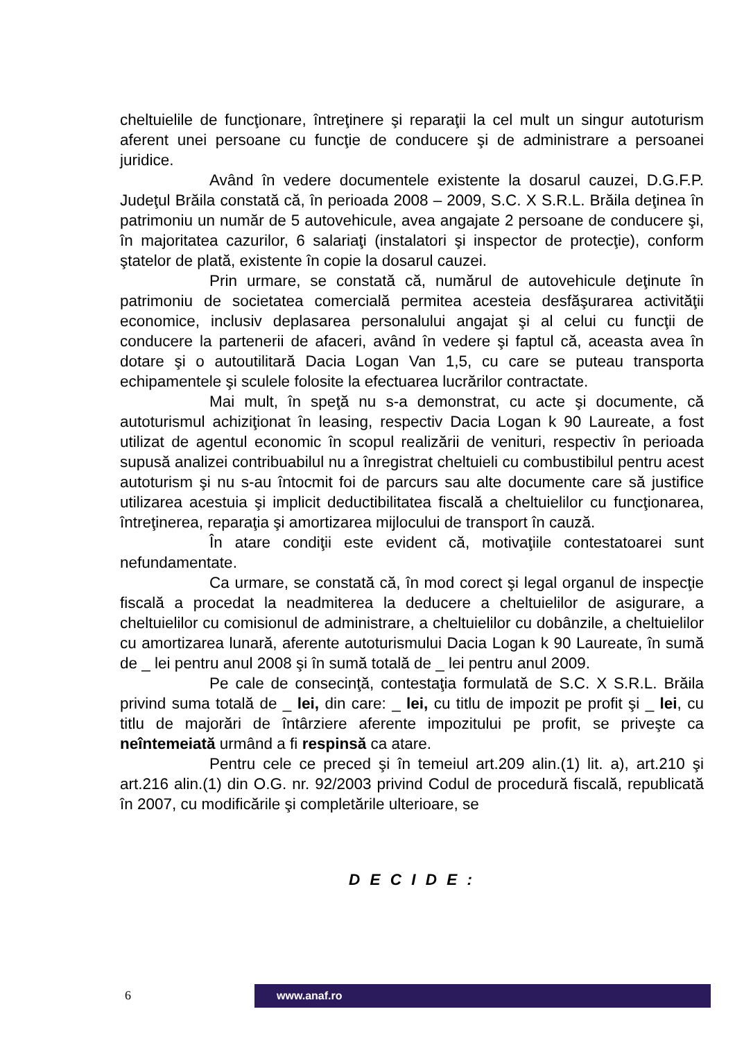cheltuielile de funcţionare, întreţinere şi reparaţii la cel mult un singur autoturism aferent unei persoane cu funcţie de conducere şi de administrare a persoanei juridice.
Având în vedere documentele existente la dosarul cauzei, D.G.F.P. Judeţul Brăila constată că, în perioada 2008 – 2009, S.C. X S.R.L. Brăila deţinea în patrimoniu un număr de 5 autovehicule, avea angajate 2 persoane de conducere şi, în majoritatea cazurilor, 6 salariaţi (instalatori şi inspector de protecţie), conform ştatelor de plată, existente în copie la dosarul cauzei.
Prin urmare, se constată că, numărul de autovehicule deţinute în patrimoniu de societatea comercială permitea acesteia desfăşurarea activităţii economice, inclusiv deplasarea personalului angajat şi al celui cu funcţii de conducere la partenerii de afaceri, având în vedere şi faptul că, aceasta avea în dotare şi o autoutilitară Dacia Logan Van 1,5, cu care se puteau transporta echipamentele şi sculele folosite la efectuarea lucrărilor contractate.
Mai mult, în speţă nu s-a demonstrat, cu acte şi documente, că autoturismul achiziţionat în leasing, respectiv Dacia Logan k 90 Laureate, a fost utilizat de agentul economic în scopul realizării de venituri, respectiv în perioada supusă analizei contribuabilul nu a înregistrat cheltuieli cu combustibilul pentru acest autoturism şi nu s-au întocmit foi de parcurs sau alte documente care să justifice utilizarea acestuia şi implicit deductibilitatea fiscală a cheltuielilor cu funcţionarea, întreţinerea, reparaţia şi amortizarea mijlocului de transport în cauză.
În atare condiţii este evident că, motivaţiile contestatoarei sunt nefundamentate.
Ca urmare, se constată că, în mod corect şi legal organul de inspecţie fiscală a procedat la neadmiterea la deducere a cheltuielilor de asigurare, a cheltuielilor cu comisionul de administrare, a cheltuielilor cu dobânzile, a cheltuielilor cu amortizarea lunară, aferente autoturismului Dacia Logan k 90 Laureate, în sumă de _ lei pentru anul 2008 şi în sumă totală de _ lei pentru anul 2009.
Pe cale de consecinţă, contestaţia formulată de S.C. X S.R.L. Brăila privind suma totală de _ lei, din care: _ lei, cu titlu de impozit pe profit şi _ lei, cu titlu de majorări de întârziere aferente impozitului pe profit, se priveşte ca neîntemeiată urmând a fi respinsă ca atare.
Pentru cele ce preced şi în temeiul art.209 alin.(1) lit. a), art.210 şi art.216 alin.(1) din O.G. nr. 92/2003 privind Codul de procedură fiscală, republicată în 2007, cu modificările şi completările ulterioare, se
D E C I D E :
6 www.anaf.ro